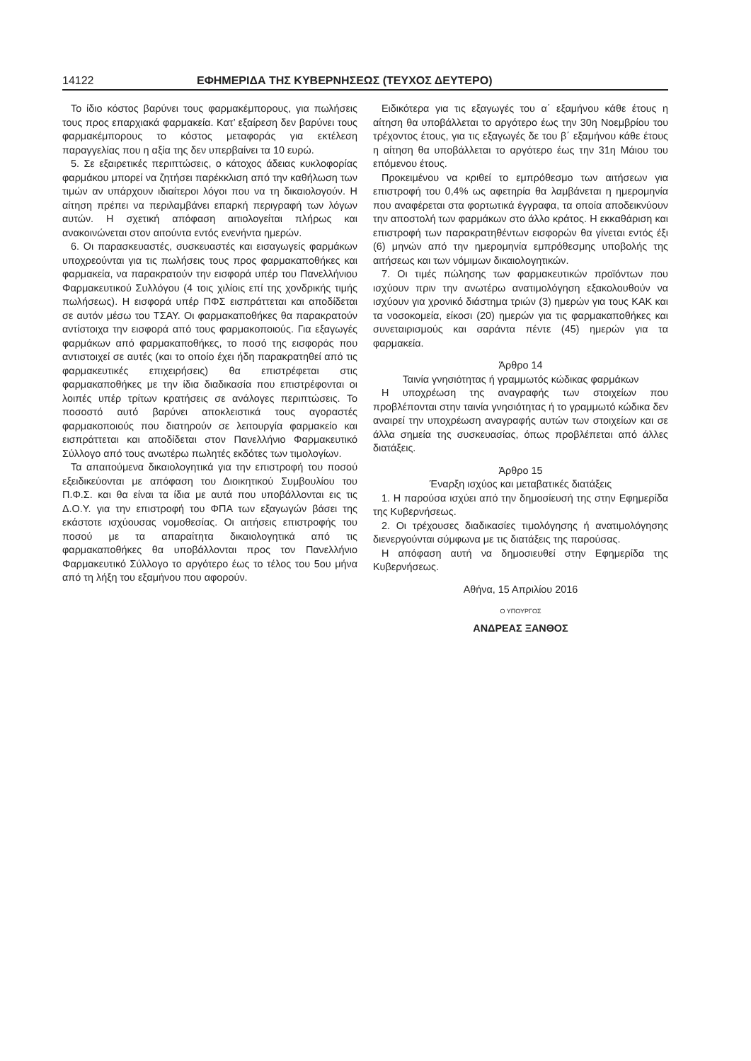14122 ΕΦΗΜΕΡΙΔΑ ΤΗΣ ΚΥΒΕΡΝΗΣΕΩΣ (ΤΕΥΧΟΣ ΔΕΥΤΕΡΟ)
Το ίδιο κόστος βαρύνει τους φαρμακέμπορους, για πωλήσεις τους προς επαρχιακά φαρμακεία. Κατ’ εξαίρεση δεν βαρύνει τους φαρμακέμπορους το κόστος μεταφοράς για εκτέλεση παραγγελίας που η αξία της δεν υπερβαίνει τα 10 ευρώ.
5. Σε εξαιρετικές περιπτώσεις, ο κάτοχος άδειας κυκλοφορίας φαρμάκου μπορεί να ζητήσει παρέκκλιση από την καθήλωση των τιμών αν υπάρχουν ιδιαίτεροι λόγοι που να τη δικαιολογούν. Η αίτηση πρέπει να περιλαμβάνει επαρκή περιγραφή των λόγων αυτών. Η σχετική απόφαση αιτιολογείται πλήρως και ανακοινώνεται στον αιτούντα εντός ενενήντα ημερών.
6. Οι παρασκευαστές, συσκευαστές και εισαγωγείς φαρμάκων υποχρεούνται για τις πωλήσεις τους προς φαρμακαποθήκες και φαρμακεία, να παρακρατούν την εισφορά υπέρ του Πανελλήνιου Φαρμακευτικού Συλλόγου (4 τοις χιλίοις επί της χονδρικής τιμής πωλήσεως). Η εισφορά υπέρ ΠΦΣ εισπράττεται και αποδίδεται σε αυτόν μέσω του ΤΣΑΥ. Οι φαρμακαποθήκες θα παρακρατούν αντίστοιχα την εισφορά από τους φαρμακοποιούς. Για εξαγωγές φαρμάκων από φαρμακαποθήκες, το ποσό της εισφοράς που αντιστοιχεί σε αυτές (και το οποίο έχει ήδη παρακρατηθεί από τις φαρμακευτικές επιχειρήσεις) θα επιστρέφεται στις φαρμακαποθήκες με την ίδια διαδικασία που επιστρέφονται οι λοιπές υπέρ τρίτων κρατήσεις σε ανάλογες περιπτώσεις. Το ποσοστό αυτό βαρύνει αποκλειστικά τους αγοραστές φαρμακοποιούς που διατηρούν σε λειτουργία φαρμακείο και εισπράττεται και αποδίδεται στον Πανελλήνιο Φαρμακευτικό Σύλλογο από τους ανωτέρω πωλητές εκδότες των τιμολογίων.
Τα απαιτούμενα δικαιολογητικά για την επιστροφή του ποσού εξειδικεύονται με απόφαση του Διοικητικού Συμβουλίου του Π.Φ.Σ. και θα είναι τα ίδια με αυτά που υποβάλλονται εις τις Δ.Ο.Υ. για την επιστροφή του ΦΠΑ των εξαγωγών βάσει της εκάστοτε ισχύουσας νομοθεσίας. Οι αιτήσεις επιστροφής του ποσού με τα απαραίτητα δικαιολογητικά από τις φαρμακαποθήκες θα υποβάλλονται προς τον Πανελλήνιο Φαρμακευτικό Σύλλογο το αργότερο έως το τέλος του 5ου μήνα από τη λήξη του εξαμήνου που αφορούν.
Ειδικότερα για τις εξαγωγές του α΄ εξαμήνου κάθε έτους η αίτηση θα υποβάλλεται το αργότερο έως την 30η Νοεμβρίου του τρέχοντος έτους, για τις εξαγωγές δε του β΄ εξαμήνου κάθε έτους η αίτηση θα υποβάλλεται το αργότερο έως την 31η Μάιου του επόμενου έτους.
Προκειμένου να κριθεί το εμπρόθεσμο των αιτήσεων για επιστροφή του 0,4% ως αφετηρία θα λαμβάνεται η ημερομηνία που αναφέρεται στα φορτωτικά έγγραφα, τα οποία αποδεικνύουν την αποστολή των φαρμάκων στο άλλο κράτος. Η εκκαθάριση και επιστροφή των παρακρατηθέντων εισφορών θα γίνεται εντός έξι (6) μηνών από την ημερομηνία εμπρόθεσμης υποβολής της αιτήσεως και των νόμιμων δικαιολογητικών.
7. Οι τιμές πώλησης των φαρμακευτικών προϊόντων που ισχύουν πριν την ανωτέρω ανατιμολόγηση εξακολουθούν να ισχύουν για χρονικό διάστημα τριών (3) ημερών για τους ΚΑΚ και τα νοσοκομεία, είκοσι (20) ημερών για τις φαρμακαποθήκες και συνεταιρισμούς και σαράντα πέντε (45) ημερών για τα φαρμακεία.
Άρθρο 14
Ταινία γνησιότητας ή γραμμωτός κώδικας φαρμάκων
Η υποχρέωση της αναγραφής των στοιχείων που προβλέπονται στην ταινία γνησιότητας ή το γραμμωτό κώδικα δεν αναιρεί την υποχρέωση αναγραφής αυτών των στοιχείων και σε άλλα σημεία της συσκευασίας, όπως προβλέπεται από άλλες διατάξεις.
Άρθρο 15
Έναρξη ισχύος και μεταβατικές διατάξεις
1. Η παρούσα ισχύει από την δημοσίευσή της στην Εφημερίδα της Κυβερνήσεως.
2. Οι τρέχουσες διαδικασίες τιμολόγησης ή ανατιμολόγησης διενεργούνται σύμφωνα με τις διατάξεις της παρούσας.
Η απόφαση αυτή να δημοσιευθεί στην Εφημερίδα της Κυβερνήσεως.
Αθήνα, 15 Απριλίου 2016
Ο ΥΠΟΥΡΓΟΣ
ΑΝΔΡΕΑΣ ΞΑΝΘΟΣ